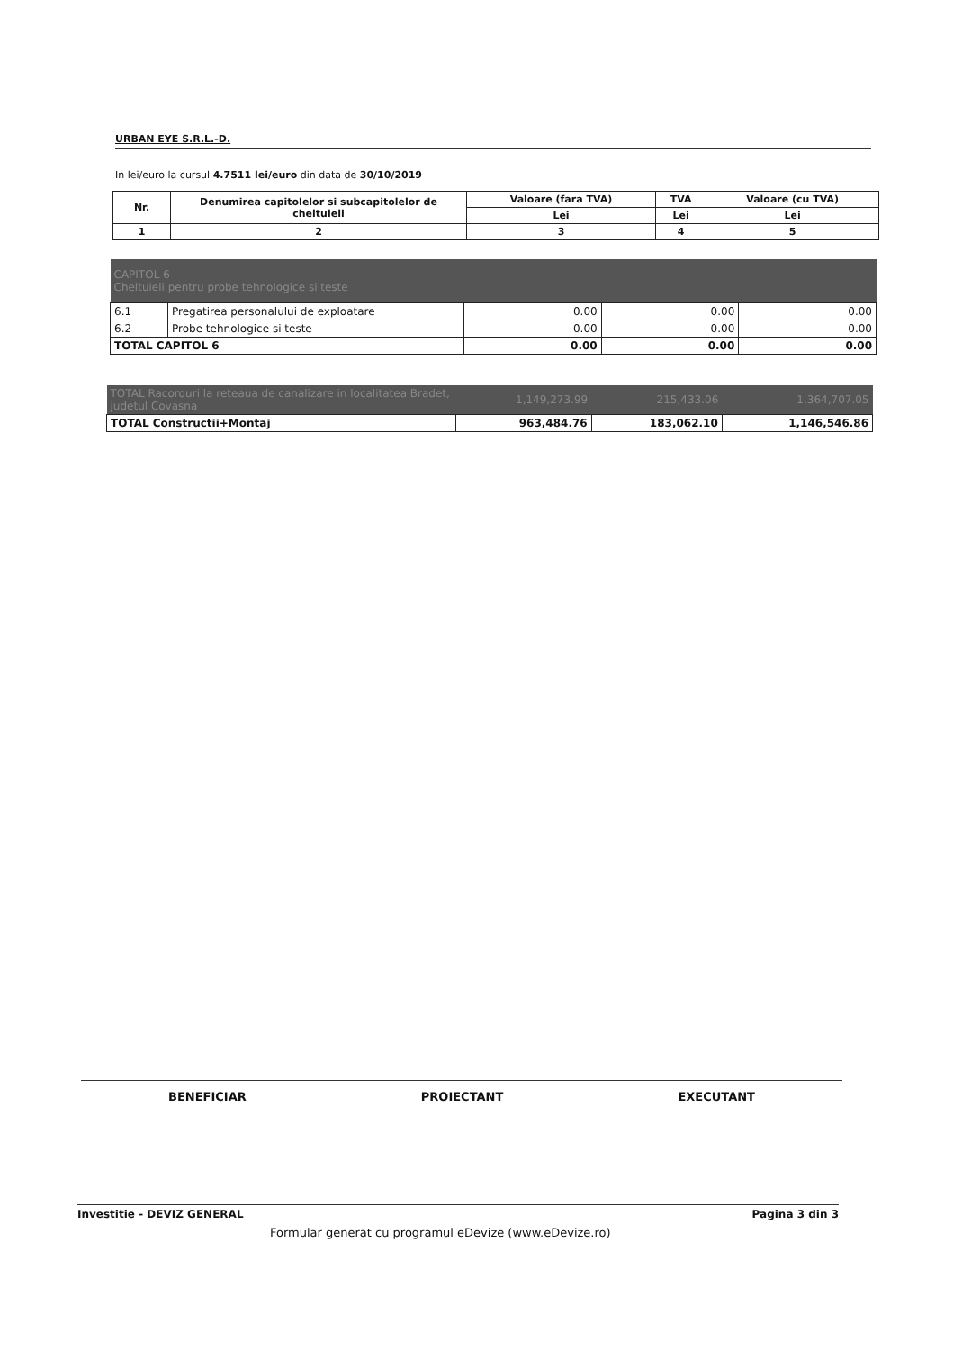URBAN EYE S.R.L.-D.
In lei/euro la cursul 4.7511 lei/euro din data de 30/10/2019
| Nr. | Denumirea capitolelor si subcapitolelor de cheltuieli | Valoare (fara TVA) | TVA | Valoare (cu TVA) |
| --- | --- | --- | --- | --- |
| | | Lei | Lei | Lei |
| 1 | 2 | 3 | 4 | 5 |
| CAPITOL 6 Cheltuieli pentru probe tehnologice si teste | | | | |
| 6.1 | Pregatirea personalului de exploatare | 0.00 | 0.00 | 0.00 |
| 6.2 | Probe tehnologice si teste | 0.00 | 0.00 | 0.00 |
| TOTAL CAPITOL 6 | | 0.00 | 0.00 | 0.00 |
| TOTAL Racorduri la reteaua de canalizare in localitatea Bradet, judetul Covasna | 1,149,273.99 | 215,433.06 | 1,364,707.05 |
| TOTAL Constructii+Montaj | 963,484.76 | 183,062.10 | 1,146,546.86 |
BENEFICIAR PROIECTANT EXECUTANT
Investitie - DEVIZ GENERAL Pagina 3 din 3
Formular generat cu programul eDevize (www.eDevize.ro)